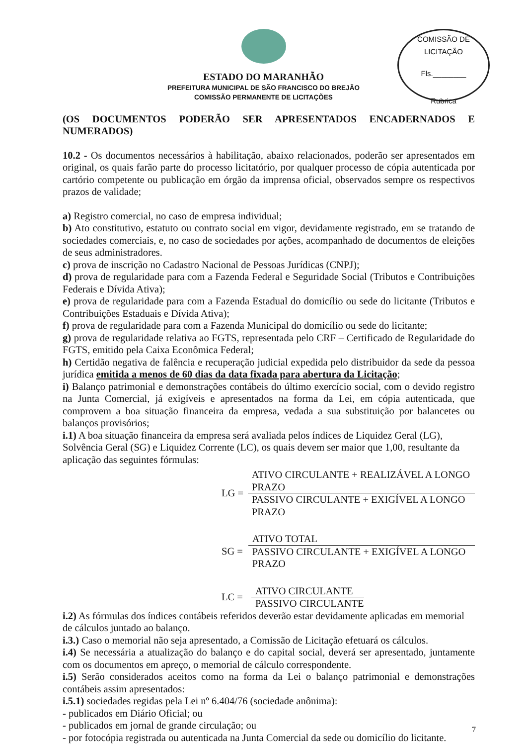ESTADO DO MARANHÃO
PREFEITURA MUNICIPAL DE SÃO FRANCISCO DO BREJÃO
COMISSÃO PERMANENTE DE LICITAÇÕES
COMISSÃO DE LICITAÇÃO
Fls.________
Rubrica
(OS DOCUMENTOS PODERÃO SER APRESENTADOS ENCADERNADOS E NUMERADOS)
10.2 - Os documentos necessários à habilitação, abaixo relacionados, poderão ser apresentados em original, os quais farão parte do processo licitatório, por qualquer processo de cópia autenticada por cartório competente ou publicação em órgão da imprensa oficial, observados sempre os respectivos prazos de validade;
a) Registro comercial, no caso de empresa individual;
b) Ato constitutivo, estatuto ou contrato social em vigor, devidamente registrado, em se tratando de sociedades comerciais, e, no caso de sociedades por ações, acompanhado de documentos de eleições de seus administradores.
c) prova de inscrição no Cadastro Nacional de Pessoas Jurídicas (CNPJ);
d) prova de regularidade para com a Fazenda Federal e Seguridade Social (Tributos e Contribuições Federais e Dívida Ativa);
e) prova de regularidade para com a Fazenda Estadual do domicílio ou sede do licitante (Tributos e Contribuições Estaduais e Dívida Ativa);
f) prova de regularidade para com a Fazenda Municipal do domicílio ou sede do licitante;
g) prova de regularidade relativa ao FGTS, representada pelo CRF – Certificado de Regularidade do FGTS, emitido pela Caixa Econômica Federal;
h) Certidão negativa de falência e recuperação judicial expedida pelo distribuidor da sede da pessoa jurídica emitida a menos de 60 dias da data fixada para abertura da Licitação;
i) Balanço patrimonial e demonstrações contábeis do último exercício social, com o devido registro na Junta Comercial, já exigíveis e apresentados na forma da Lei, em cópia autenticada, que comprovem a boa situação financeira da empresa, vedada a sua substituição por balancetes ou balanços provisórios;
i.1) A boa situação financeira da empresa será avaliada pelos índices de Liquidez Geral (LG), Solvência Geral (SG) e Liquidez Corrente (LC), os quais devem ser maior que 1,00, resultante da aplicação das seguintes fórmulas:
LG =
ATIVO CIRCULANTE + REALIZÁVEL A LONGO PRAZO
PASSIVO CIRCULANTE + EXIGÍVEL A LONGO PRAZO
SG =
ATIVO TOTAL
PASSIVO CIRCULANTE + EXIGÍVEL A LONGO PRAZO
LC =
ATIVO CIRCULANTE
PASSIVO CIRCULANTE
i.2) As fórmulas dos índices contábeis referidos deverão estar devidamente aplicadas em memorial de cálculos juntado ao balanço.
i.3.) Caso o memorial não seja apresentado, a Comissão de Licitação efetuará os cálculos.
i.4) Se necessária a atualização do balanço e do capital social, deverá ser apresentado, juntamente com os documentos em apreço, o memorial de cálculo correspondente.
i.5) Serão considerados aceitos como na forma da Lei o balanço patrimonial e demonstrações contábeis assim apresentados:
i.5.1) sociedades regidas pela Lei nº 6.404/76 (sociedade anônima):
- publicados em Diário Oficial; ou
- publicados em jornal de grande circulação; ou
- por fotocópia registrada ou autenticada na Junta Comercial da sede ou domicílio do licitante.
7